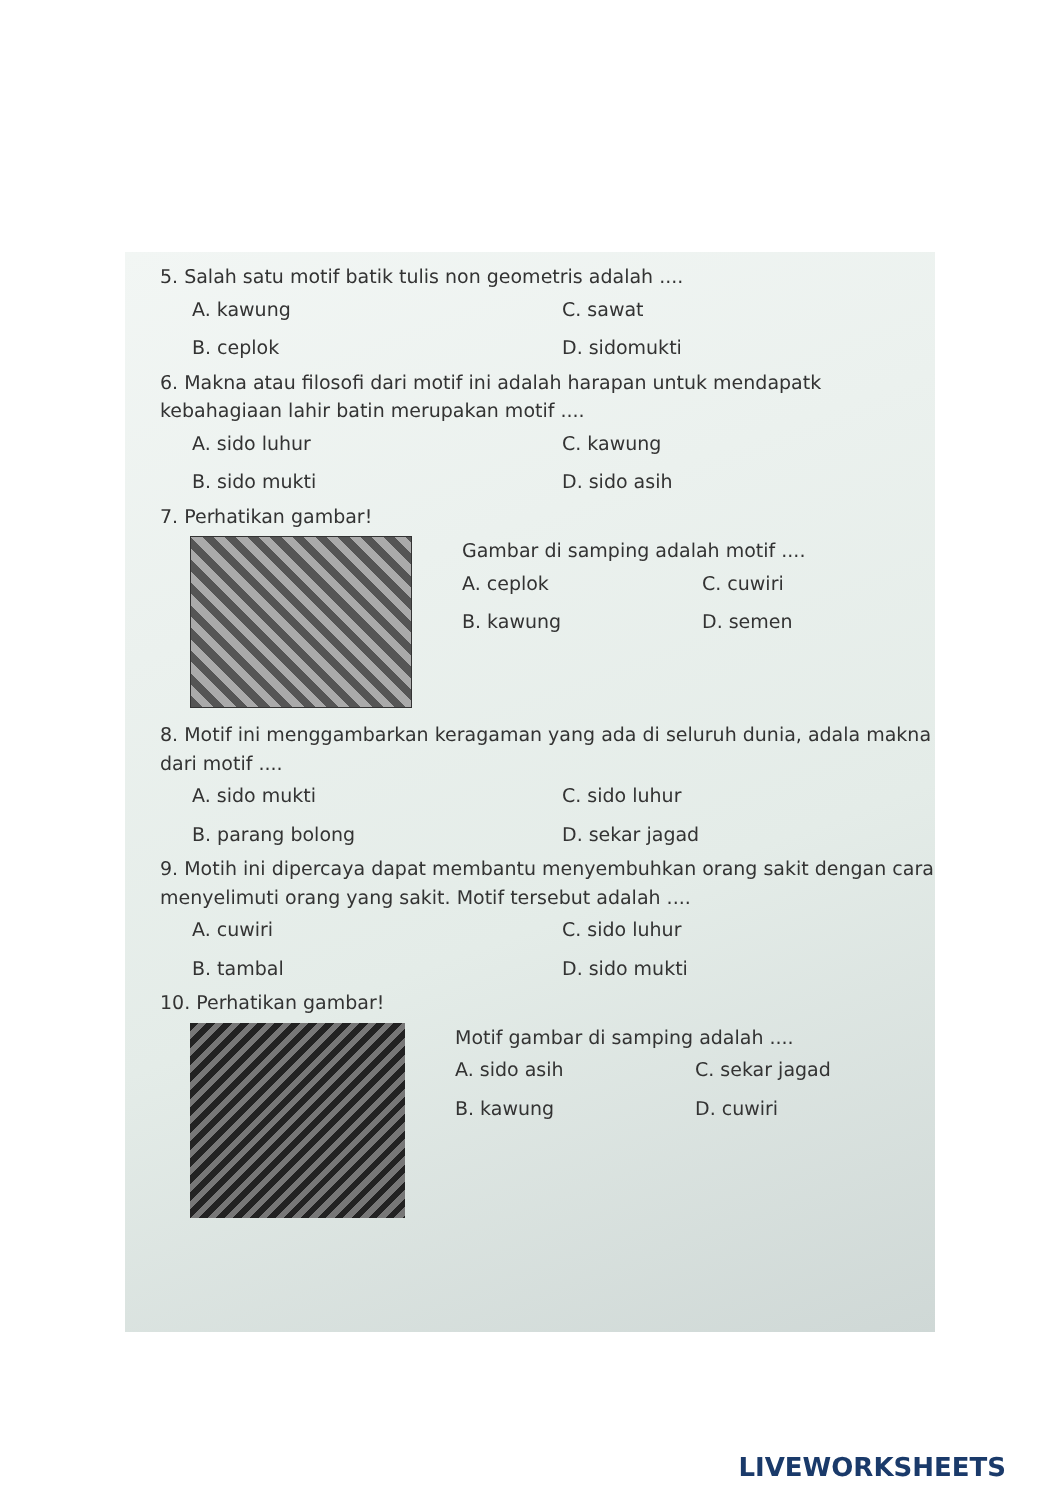5. Salah satu motif batik tulis non geometris adalah ....
A. kawung C. sawat B. ceplok D. sidomukti
6. Makna atau filosofi dari motif ini adalah harapan untuk mendapatk kebahagiaan lahir batin merupakan motif ....
A. sido luhur C. kawung B. sido mukti D. sido asih
7. Perhatikan gambar!
Gambar di samping adalah motif ....
A. ceplok C. cuwiri B. kawung D. semen
8. Motif ini menggambarkan keragaman yang ada di seluruh dunia, adala makna dari motif ....
A. sido mukti C. sido luhur B. parang bolong D. sekar jagad
9. Motih ini dipercaya dapat membantu menyembuhkan orang sakit dengan cara menyelimuti orang yang sakit. Motif tersebut adalah ....
A. cuwiri C. sido luhur B. tambal D. sido mukti
10. Perhatikan gambar!
Motif gambar di samping adalah ....
A. sido asih C. sekar jagad B. kawung D. cuwiri
LIVEWORKSHEETS